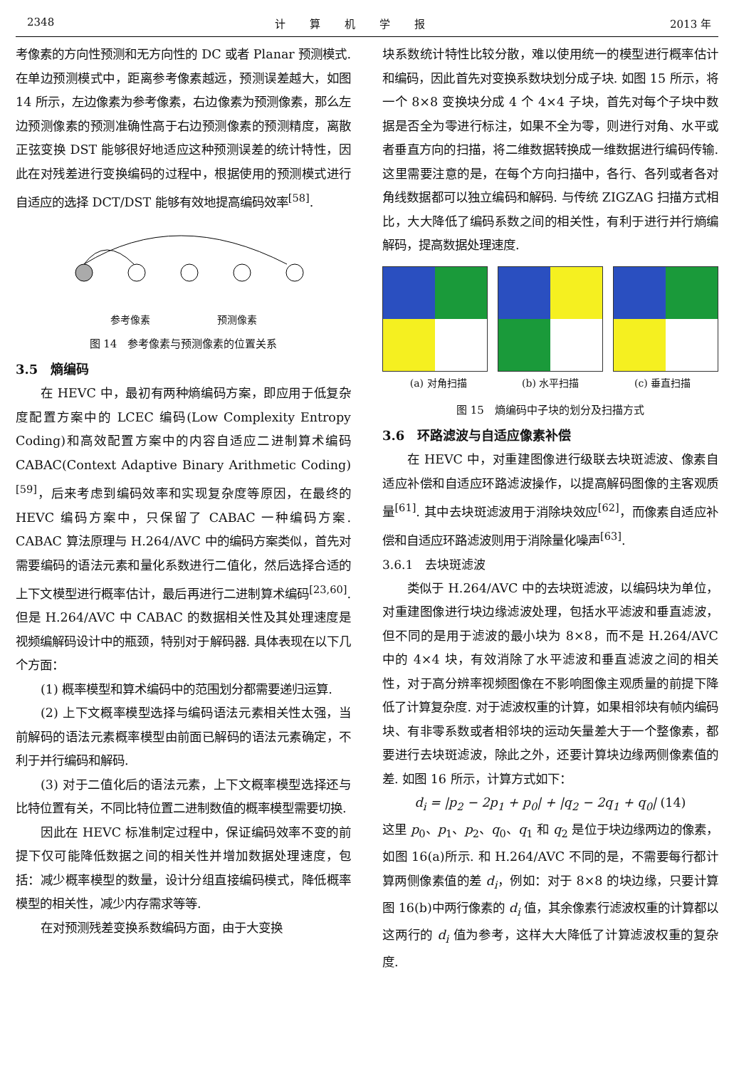2348 计算机学报 2013 年
考像素的方向性预测和无方向性的 DC 或者 Planar 预测模式. 在单边预测模式中，距离参考像素越远，预测误差越大，如图 14 所示，左边像素为参考像素，右边像素为预测像素，那么左边预测像素的预测准确性高于右边预测像素的预测精度，离散正弦变换 DST 能够很好地适应这种预测误差的统计特性，因此在对残差进行变换编码的过程中，根据使用的预测模式进行自适应的选择 DCT/DST 能够有效地提高编码效率<sup>[58]</sup>.
参考像素 预测像素
图 14　参考像素与预测像素的位置关系
3.5　熵编码
在 HEVC 中，最初有两种熵编码方案，即应用于低复杂度配置方案中的 LCEC 编码(Low Complexity Entropy Coding)和高效配置方案中的内容自适应二进制算术编码 CABAC(Context Adaptive Binary Arithmetic Coding)<sup>[59]</sup>，后来考虑到编码效率和实现复杂度等原因，在最终的 HEVC 编码方案中，只保留了 CABAC 一种编码方案. CABAC 算法原理与 H.264/AVC 中的编码方案类似，首先对需要编码的语法元素和量化系数进行二值化，然后选择合适的上下文模型进行概率估计，最后再进行二进制算术编码<sup>[23,60]</sup>. 但是 H.264/AVC 中 CABAC 的数据相关性及其处理速度是视频编解码设计中的瓶颈，特别对于解码器. 具体表现在以下几个方面：
(1) 概率模型和算术编码中的范围划分都需要递归运算.
(2) 上下文概率模型选择与编码语法元素相关性太强，当前解码的语法元素概率模型由前面已解码的语法元素确定，不利于并行编码和解码.
(3) 对于二值化后的语法元素，上下文概率模型选择还与比特位置有关，不同比特位置二进制数值的概率模型需要切换.
因此在 HEVC 标准制定过程中，保证编码效率不变的前提下仅可能降低数据之间的相关性并增加数据处理速度，包括：减少概率模型的数量，设计分组直接编码模式，降低概率模型的相关性，减少内存需求等等.
在对预测残差变换系数编码方面，由于大变换
块系数统计特性比较分散，难以使用统一的模型进行概率估计和编码，因此首先对变换系数块划分成子块. 如图 15 所示，将一个 8×8 变换块分成 4 个 4×4 子块，首先对每个子块中数据是否全为零进行标注，如果不全为零，则进行对角、水平或者垂直方向的扫描，将二维数据转换成一维数据进行编码传输. 这里需要注意的是，在每个方向扫描中，各行、各列或者各对角线数据都可以独立编码和解码. 与传统 ZIGZAG 扫描方式相比，大大降低了编码系数之间的相关性，有利于进行并行熵编解码，提高数据处理速度.
(a) 对角扫描 (b) 水平扫描 (c) 垂直扫描
图 15　熵编码中子块的划分及扫描方式
3.6　环路滤波与自适应像素补偿
在 HEVC 中，对重建图像进行级联去块斑滤波、像素自适应补偿和自适应环路滤波操作，以提高解码图像的主客观质量<sup>[61]</sup>. 其中去块斑滤波用于消除块效应<sup>[62]</sup>，而像素自适应补偿和自适应环路滤波则用于消除量化噪声<sup>[63]</sup>.
3.6.1　去块斑滤波
类似于 H.264/AVC 中的去块斑滤波，以编码块为单位，对重建图像进行块边缘滤波处理，包括水平滤波和垂直滤波，但不同的是用于滤波的最小块为 8×8，而不是 H.264/AVC 中的 4×4 块，有效消除了水平滤波和垂直滤波之间的相关性，对于高分辨率视频图像在不影响图像主观质量的前提下降低了计算复杂度. 对于滤波权重的计算，如果相邻块有帧内编码块、有非零系数或者相邻块的运动矢量差大于一个整像素，都要进行去块斑滤波，除此之外，还要计算块边缘两侧像素值的差. 如图 16 所示，计算方式如下：
d<sub>i</sub> = |p<sub>2</sub> − 2p<sub>1</sub> + p<sub>0</sub>| + |q<sub>2</sub> − 2q<sub>1</sub> + q<sub>0</sub>| (14)
这里 p<sub>0</sub>、p<sub>1</sub>、p<sub>2</sub>、q<sub>0</sub>、q<sub>1</sub> 和 q<sub>2</sub> 是位于块边缘两边的像素，如图 16(a)所示. 和 H.264/AVC 不同的是，不需要每行都计算两侧像素值的差 d<sub>i</sub>，例如：对于 8×8 的块边缘，只要计算图 16(b)中两行像素的 d<sub>i</sub> 值，其余像素行滤波权重的计算都以这两行的 d<sub>i</sub> 值为参考，这样大大降低了计算滤波权重的复杂度.